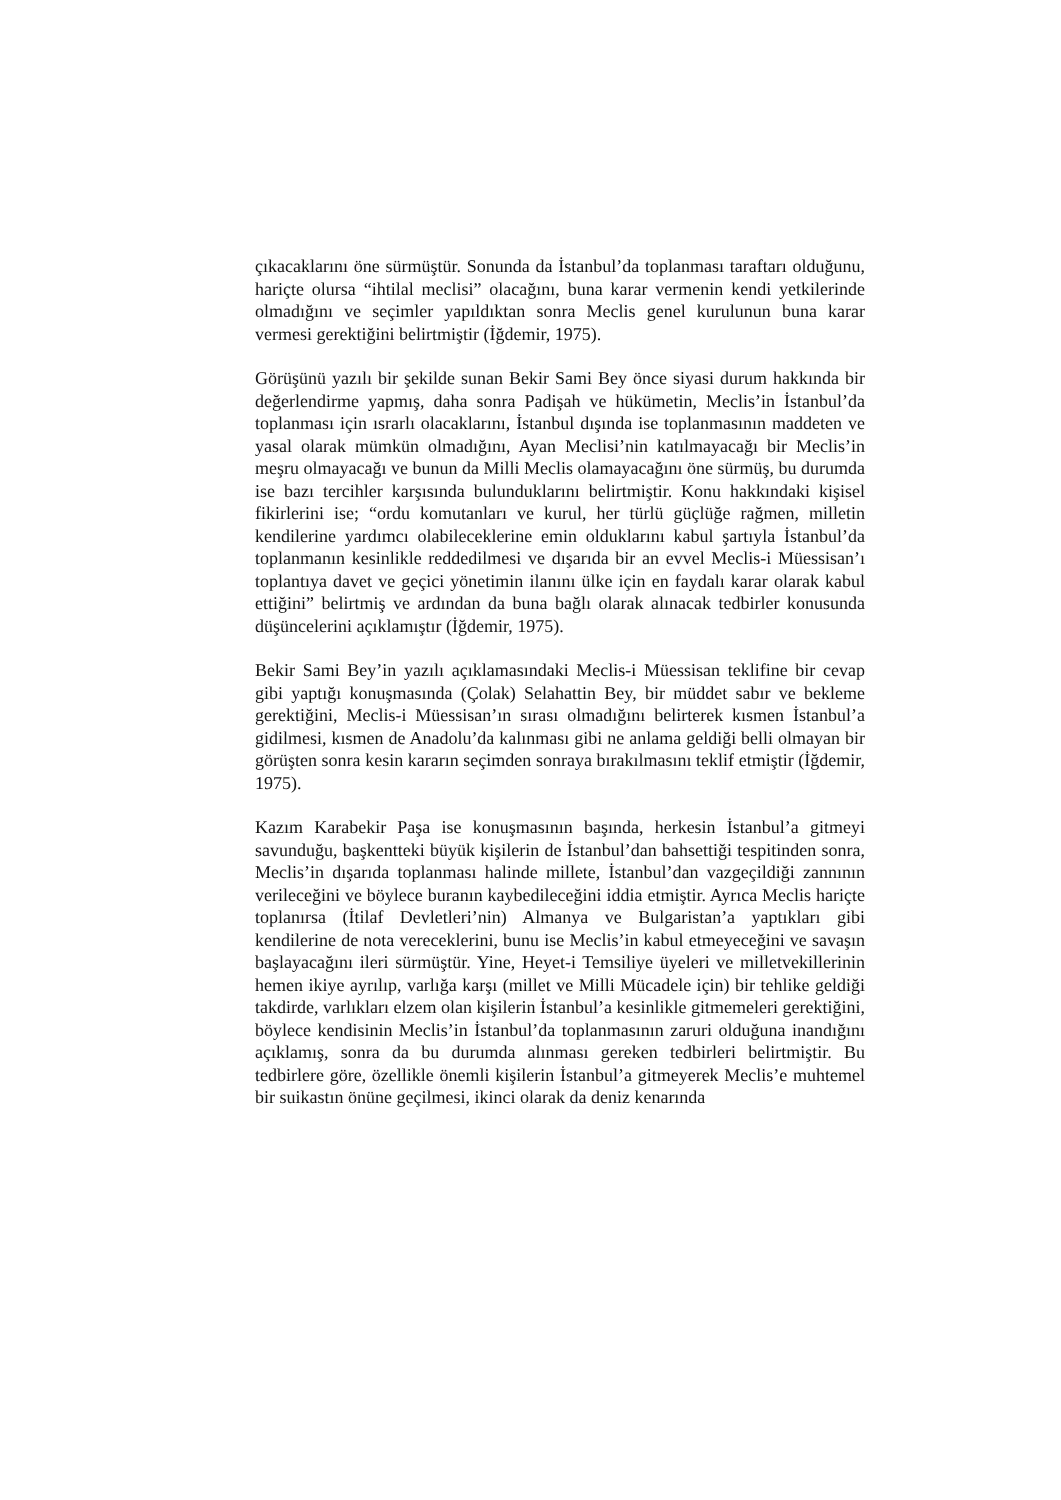çıkacaklarını öne sürmüştür. Sonunda da İstanbul’da toplanması taraftarı olduğunu, hariçte olursa “ihtilal meclisi” olacağını, buna karar vermenin kendi yetkilerinde olmadığını ve seçimler yapıldıktan sonra Meclis genel kurulunun buna karar vermesi gerektiğini belirtmiştir (İğdemir, 1975).
Görüşünü yazılı bir şekilde sunan Bekir Sami Bey önce siyasi durum hakkında bir değerlendirme yapmış, daha sonra Padişah ve hükümetin, Meclis’in İstanbul’da toplanması için ısrarlı olacaklarını, İstanbul dışında ise toplanmasının maddeten ve yasal olarak mümkün olmadığını, Ayan Meclisi’nin katılmayacağı bir Meclis’in meşru olmayacağı ve bunun da Milli Meclis olamayacağını öne sürmüş, bu durumda ise bazı tercihler karşısında bulunduklarını belirtmiştir. Konu hakkındaki kişisel fikirlerini ise; “ordu komutanları ve kurul, her türlü güçlüğe rağmen, milletin kendilerine yardımcı olabileceklerine emin olduklarını kabul şartıyla İstanbul’da toplanmanın kesinlikle reddedilmesi ve dışarıda bir an evvel Meclis-i Müessisan’ı toplantıya davet ve geçici yönetimin ilanını ülke için en faydalı karar olarak kabul ettiğini” belirtmiş ve ardından da buna bağlı olarak alınacak tedbirler konusunda düşüncelerini açıklamıştır (İğdemir, 1975).
Bekir Sami Bey’in yazılı açıklamasındaki Meclis-i Müessisan teklifine bir cevap gibi yaptığı konuşmasında (Çolak) Selahattin Bey, bir müddet sabır ve bekleme gerektiğini, Meclis-i Müessisan’ın sırası olmadığını belirterek kısmen İstanbul’a gidilmesi, kısmen de Anadolu’da kalınması gibi ne anlama geldiği belli olmayan bir görüşten sonra kesin kararın seçimden sonraya bırakılmasını teklif etmiştir (İğdemir, 1975).
Kazım Karabekir Paşa ise konuşmasının başında, herkesin İstanbul’a gitmeyi savunduğu, başkentteki büyük kişilerin de İstanbul’dan bahsettiği tespitinden sonra, Meclis’in dışarıda toplanması halinde millete, İstanbul’dan vazgeçildiği zannının verileceğini ve böylece buranın kaybedileceğini iddia etmiştir. Ayrıca Meclis hariçte toplanırsa (İtilaf Devletleri’nin) Almanya ve Bulgaristan’a yaptıkları gibi kendilerine de nota vereceklerini, bunu ise Meclis’in kabul etmeyeceğini ve savaşın başlayacağını ileri sürmüştür. Yine, Heyet-i Temsiliye üyeleri ve milletvekillerinin hemen ikiye ayrılıp, varlığa karşı (millet ve Milli Mücadele için) bir tehlike geldiği takdirde, varlıkları elzem olan kişilerin İstanbul’a kesinlikle gitmemeleri gerektiğini, böylece kendisinin Meclis’in İstanbul’da toplanmasının zaruri olduğuna inandığını açıklamış, sonra da bu durumda alınması gereken tedbirleri belirtmiştir. Bu tedbirlere göre, özellikle önemli kişilerin İstanbul’a gitmeyerek Meclis’e muhtemel bir suikastın önüne geçilmesi, ikinci olarak da deniz kenarında